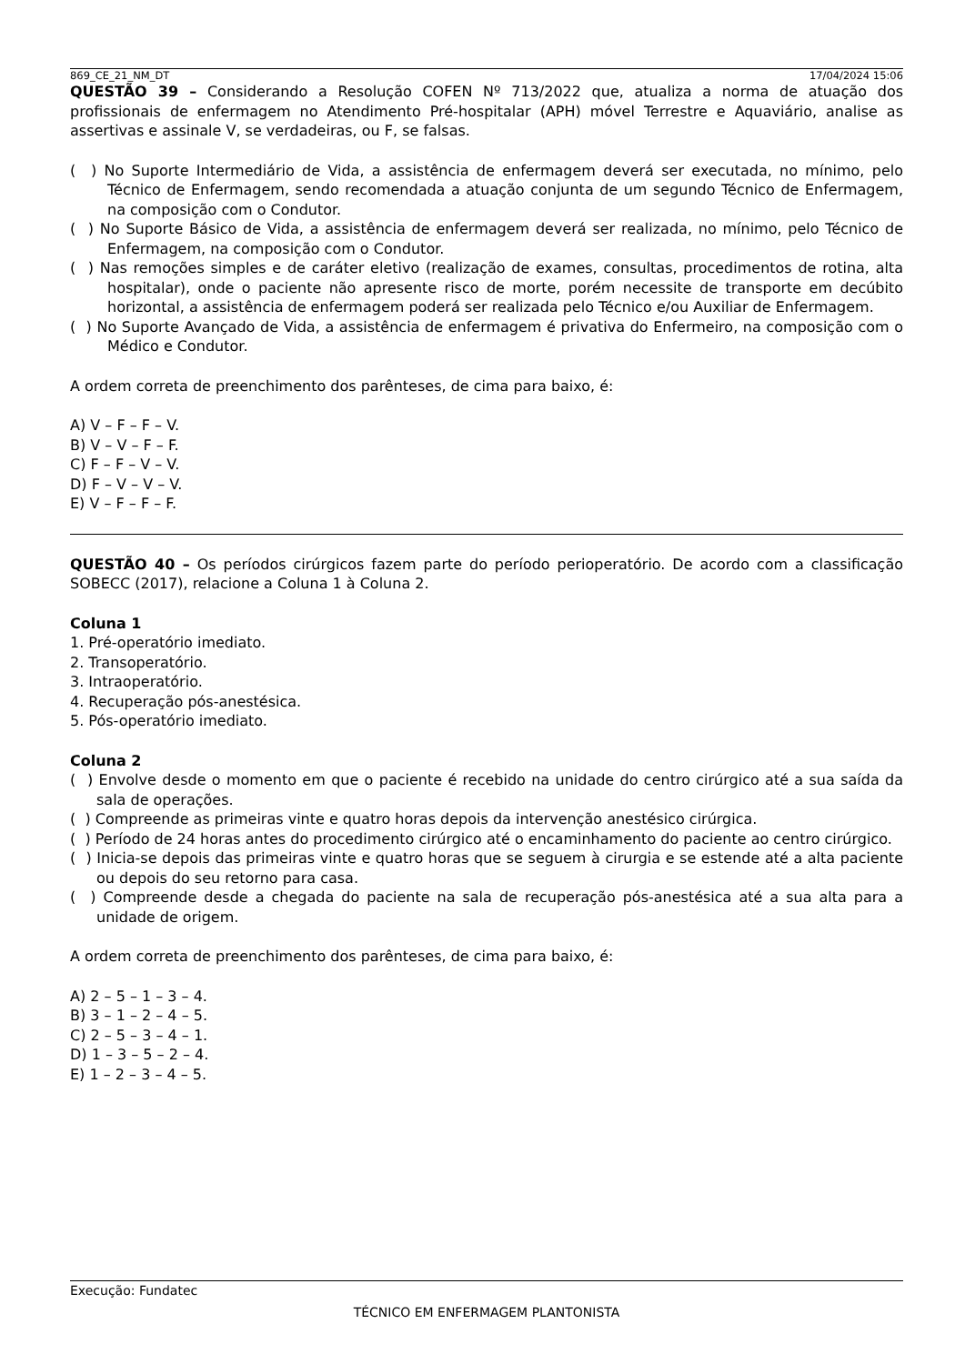869_CE_21_NM_DT 17/04/2024 15:06
QUESTÃO 39 – Considerando a Resolução COFEN Nº 713/2022 que, atualiza a norma de atuação dos profissionais de enfermagem no Atendimento Pré-hospitalar (APH) móvel Terrestre e Aquaviário, analise as assertivas e assinale V, se verdadeiras, ou F, se falsas.
( ) No Suporte Intermediário de Vida, a assistência de enfermagem deverá ser executada, no mínimo, pelo Técnico de Enfermagem, sendo recomendada a atuação conjunta de um segundo Técnico de Enfermagem, na composição com o Condutor.
( ) No Suporte Básico de Vida, a assistência de enfermagem deverá ser realizada, no mínimo, pelo Técnico de Enfermagem, na composição com o Condutor.
( ) Nas remoções simples e de caráter eletivo (realização de exames, consultas, procedimentos de rotina, alta hospitalar), onde o paciente não apresente risco de morte, porém necessite de transporte em decúbito horizontal, a assistência de enfermagem poderá ser realizada pelo Técnico e/ou Auxiliar de Enfermagem.
( ) No Suporte Avançado de Vida, a assistência de enfermagem é privativa do Enfermeiro, na composição com o Médico e Condutor.
A ordem correta de preenchimento dos parênteses, de cima para baixo, é:
A) V – F – F – V.
B) V – V – F – F.
C) F – F – V – V.
D) F – V – V – V.
E) V – F – F – F.
QUESTÃO 40 – Os períodos cirúrgicos fazem parte do período perioperatório. De acordo com a classificação SOBECC (2017), relacione a Coluna 1 à Coluna 2.
Coluna 1
1. Pré-operatório imediato.
2. Transoperatório.
3. Intraoperatório.
4. Recuperação pós-anestésica.
5. Pós-operatório imediato.
Coluna 2
( ) Envolve desde o momento em que o paciente é recebido na unidade do centro cirúrgico até a sua saída da sala de operações.
( ) Compreende as primeiras vinte e quatro horas depois da intervenção anestésico cirúrgica.
( ) Período de 24 horas antes do procedimento cirúrgico até o encaminhamento do paciente ao centro cirúrgico.
( ) Inicia-se depois das primeiras vinte e quatro horas que se seguem à cirurgia e se estende até a alta paciente ou depois do seu retorno para casa.
( ) Compreende desde a chegada do paciente na sala de recuperação pós-anestésica até a sua alta para a unidade de origem.
A ordem correta de preenchimento dos parênteses, de cima para baixo, é:
A) 2 – 5 – 1 – 3 – 4.
B) 3 – 1 – 2 – 4 – 5.
C) 2 – 5 – 3 – 4 – 1.
D) 1 – 3 – 5 – 2 – 4.
E) 1 – 2 – 3 – 4 – 5.
Execução: Fundatec
TÉCNICO EM ENFERMAGEM PLANTONISTA